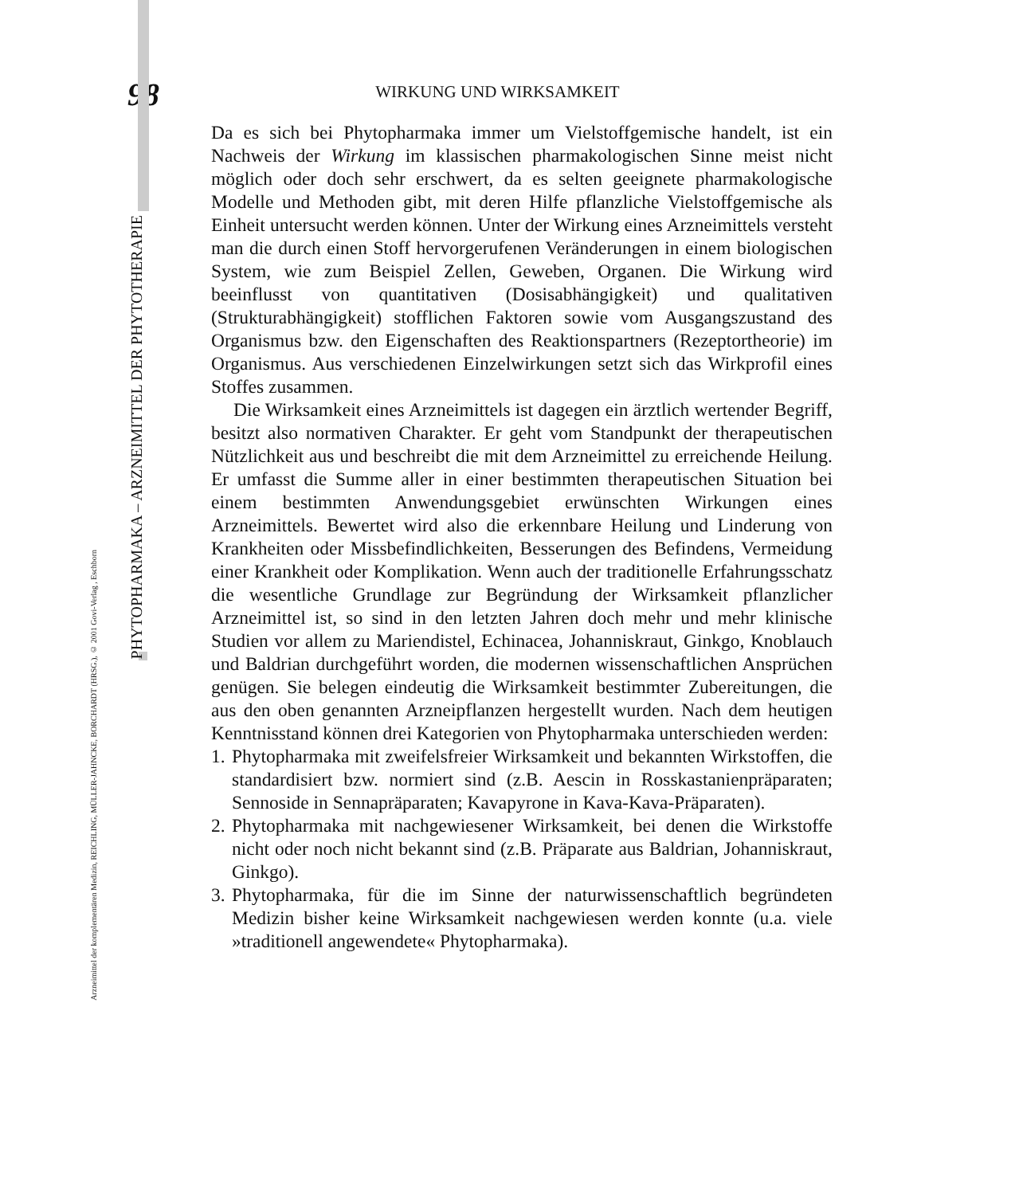PHYTOPHARMAKA – ARZNEIMITTEL DER PHYTOTHERAPIE
Arzneimittel der komplementären Medizin, REICHLING, MÜLLER-JAHNCKE, BORCHARDT (HRSG.), © 2001 Govi-Verlag , Eschborn
98
WIRKUNG UND WIRKSAMKEIT
Da es sich bei Phytopharmaka immer um Vielstoffgemische handelt, ist ein Nachweis der Wirkung im klassischen pharmakologischen Sinne meist nicht möglich oder doch sehr erschwert, da es selten geeignete pharmakologische Modelle und Methoden gibt, mit deren Hilfe pflanzliche Vielstoffgemische als Einheit untersucht werden können. Unter der Wirkung eines Arzneimittels versteht man die durch einen Stoff hervorgerufenen Veränderungen in einem biologischen System, wie zum Beispiel Zellen, Geweben, Organen. Die Wirkung wird beeinflusst von quantitativen (Dosisabhängigkeit) und qualitativen (Strukturabhängigkeit) stofflichen Faktoren sowie vom Ausgangszustand des Organismus bzw. den Eigenschaften des Reaktionspartners (Rezeptortheorie) im Organismus. Aus verschiedenen Einzelwirkungen setzt sich das Wirkprofil eines Stoffes zusammen.
Die Wirksamkeit eines Arzneimittels ist dagegen ein ärztlich wertender Begriff, besitzt also normativen Charakter. Er geht vom Standpunkt der therapeutischen Nützlichkeit aus und beschreibt die mit dem Arzneimittel zu erreichende Heilung. Er umfasst die Summe aller in einer bestimmten therapeutischen Situation bei einem bestimmten Anwendungsgebiet erwünschten Wirkungen eines Arzneimittels. Bewertet wird also die erkennbare Heilung und Linderung von Krankheiten oder Missbefindlichkeiten, Besserungen des Befindens, Vermeidung einer Krankheit oder Komplikation. Wenn auch der traditionelle Erfahrungsschatz die wesentliche Grundlage zur Begründung der Wirksamkeit pflanzlicher Arzneimittel ist, so sind in den letzten Jahren doch mehr und mehr klinische Studien vor allem zu Mariendistel, Echinacea, Johanniskraut, Ginkgo, Knoblauch und Baldrian durchgeführt worden, die modernen wissenschaftlichen Ansprüchen genügen. Sie belegen eindeutig die Wirksamkeit bestimmter Zubereitungen, die aus den oben genannten Arzneipflanzen hergestellt wurden. Nach dem heutigen Kenntnisstand können drei Kategorien von Phytopharmaka unterschieden werden:
1.
Phytopharmaka mit zweifelsfreier Wirksamkeit und bekannten Wirkstoffen, die standardisiert bzw. normiert sind (z.B. Aescin in Rosskastanienpräparaten; Sennoside in Sennapräparaten; Kavapyrone in Kava-Kava-Präparaten).
2.
Phytopharmaka mit nachgewiesener Wirksamkeit, bei denen die Wirkstoffe nicht oder noch nicht bekannt sind (z.B. Präparate aus Baldrian, Johanniskraut, Ginkgo).
3.
Phytopharmaka, für die im Sinne der naturwissenschaftlich begründeten Medizin bisher keine Wirksamkeit nachgewiesen werden konnte (u.a. viele »traditionell angewendete« Phytopharmaka).